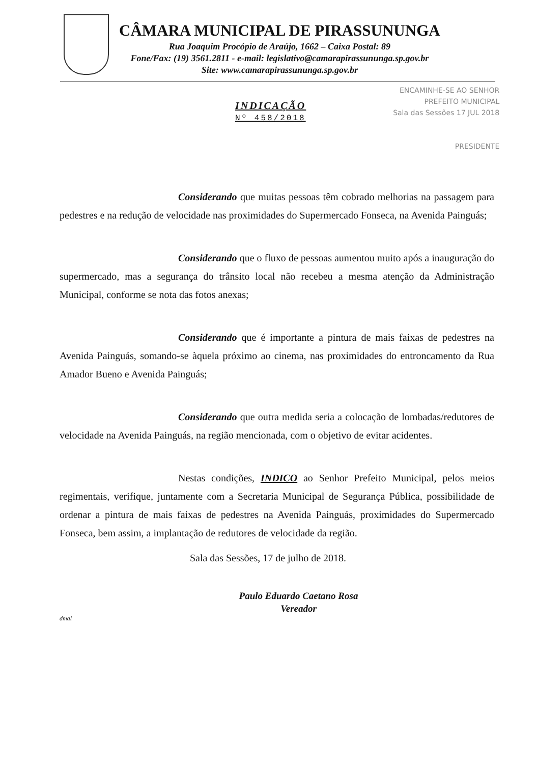CÂMARA MUNICIPAL DE PIRASSUNUNGA
Rua Joaquim Procópio de Araújo, 1662 – Caixa Postal: 89
Fone/Fax: (19) 3561.2811 - e-mail: legislativo@camarapirassununga.sp.gov.br
Site: www.camarapirassununga.sp.gov.br
INDICAÇÃO
Nº 458/2018
ENCAMINHE-SE AO SENHOR
PREFEITO MUNICIPAL
Sala das Sessões 17 JUL 2018
PRESIDENTE
Considerando que muitas pessoas têm cobrado melhorias na passagem para pedestres e na redução de velocidade nas proximidades do Supermercado Fonseca, na Avenida Painguás;
Considerando que o fluxo de pessoas aumentou muito após a inauguração do supermercado, mas a segurança do trânsito local não recebeu a mesma atenção da Administração Municipal, conforme se nota das fotos anexas;
Considerando que é importante a pintura de mais faixas de pedestres na Avenida Painguás, somando-se àquela próximo ao cinema, nas proximidades do entroncamento da Rua Amador Bueno e Avenida Painguás;
Considerando que outra medida seria a colocação de lombadas/redutores de velocidade na Avenida Painguás, na região mencionada, com o objetivo de evitar acidentes.
Nestas condições, INDICO ao Senhor Prefeito Municipal, pelos meios regimentais, verifique, juntamente com a Secretaria Municipal de Segurança Pública, possibilidade de ordenar a pintura de mais faixas de pedestres na Avenida Painguás, proximidades do Supermercado Fonseca, bem assim, a implantação de redutores de velocidade da região.
Sala das Sessões, 17 de julho de 2018.
Paulo Eduardo Caetano Rosa
Vereador
dmal